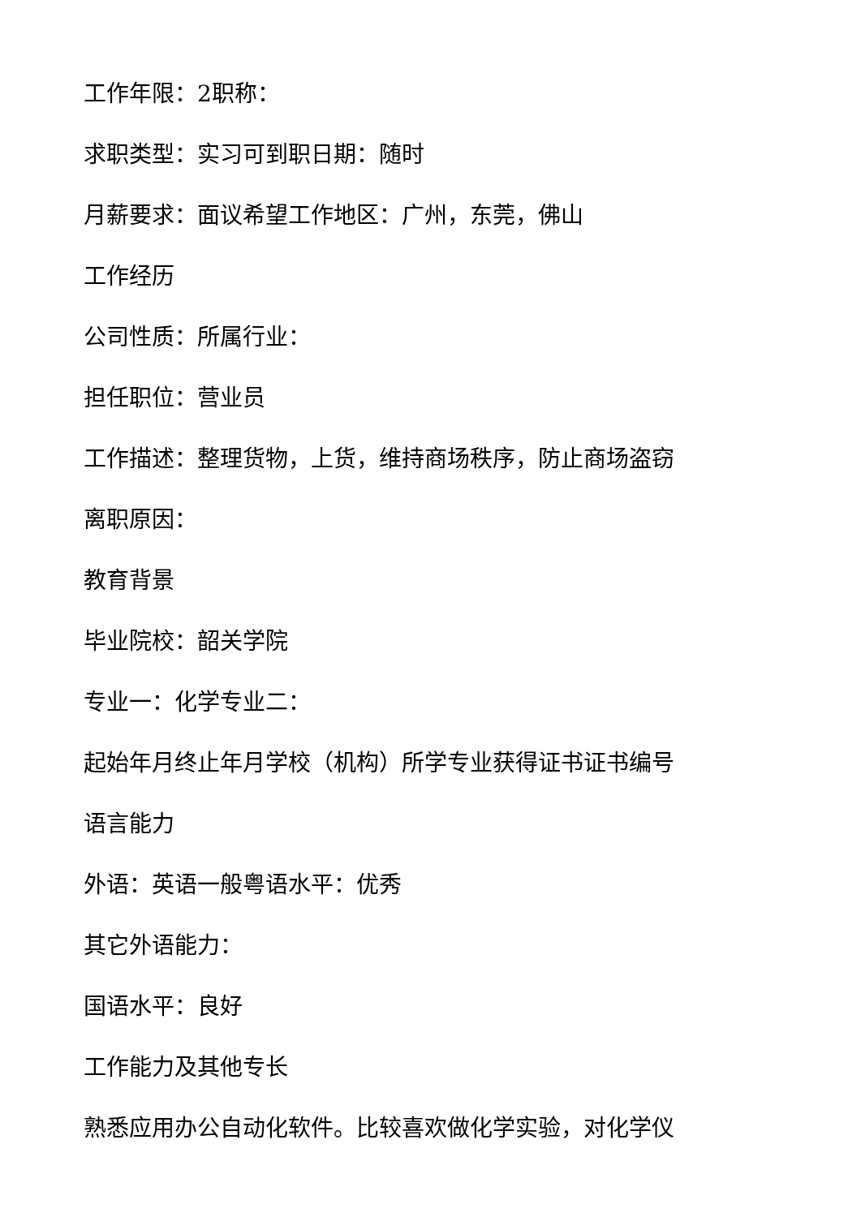工作年限：2职称：
求职类型：实习可到职日期：随时
月薪要求：面议希望工作地区：广州，东莞，佛山
工作经历
公司性质：所属行业：
担任职位：营业员
工作描述：整理货物，上货，维持商场秩序，防止商场盗窃
离职原因：
教育背景
毕业院校：韶关学院
专业一：化学专业二：
起始年月终止年月学校（机构）所学专业获得证书证书编号
语言能力
外语：英语一般粤语水平：优秀
其它外语能力：
国语水平：良好
工作能力及其他专长
熟悉应用办公自动化软件。比较喜欢做化学实验，对化学仪